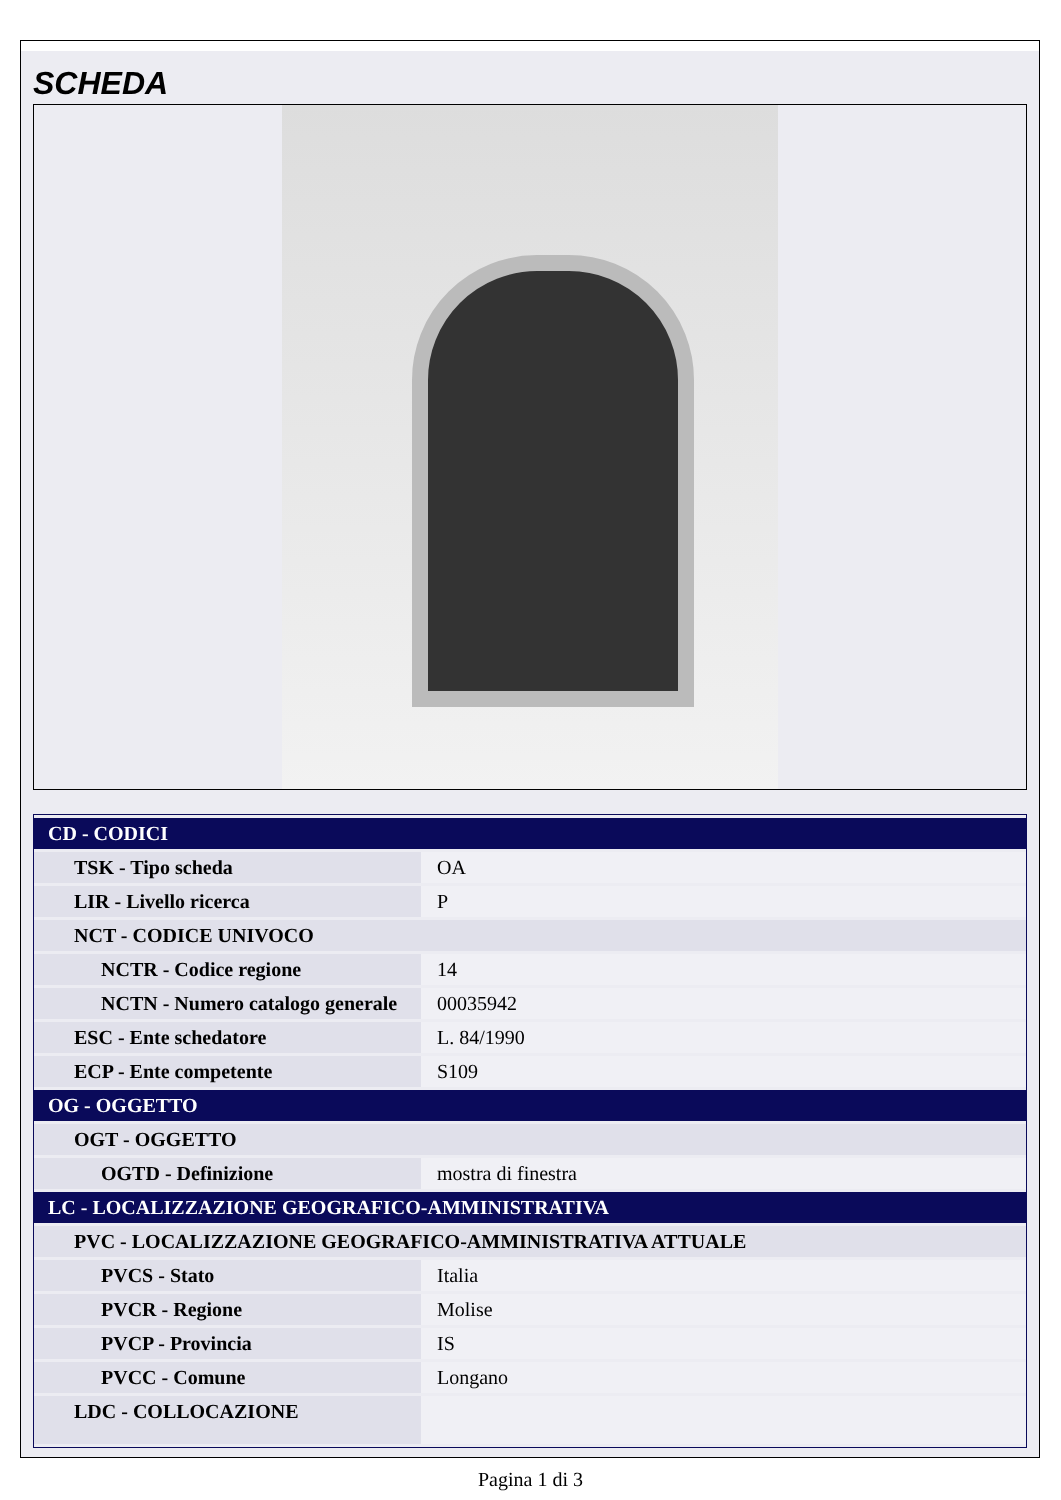SCHEDA
| CD - CODICI | |
| --- | --- |
| TSK - Tipo scheda | OA |
| LIR - Livello ricerca | P |
| NCT - CODICE UNIVOCO | |
| NCTR - Codice regione | 14 |
| NCTN - Numero catalogo generale | 00035942 |
| ESC - Ente schedatore | L. 84/1990 |
| ECP - Ente competente | S109 |
| OG - OGGETTO | |
| OGT - OGGETTO | |
| OGTD - Definizione | mostra di finestra |
| LC - LOCALIZZAZIONE GEOGRAFICO-AMMINISTRATIVA | |
| PVC - LOCALIZZAZIONE GEOGRAFICO-AMMINISTRATIVA ATTUALE | |
| PVCS - Stato | Italia |
| PVCR - Regione | Molise |
| PVCP - Provincia | IS |
| PVCC - Comune | Longano |
| LDC - COLLOCAZIONE | |
Pagina 1 di 3